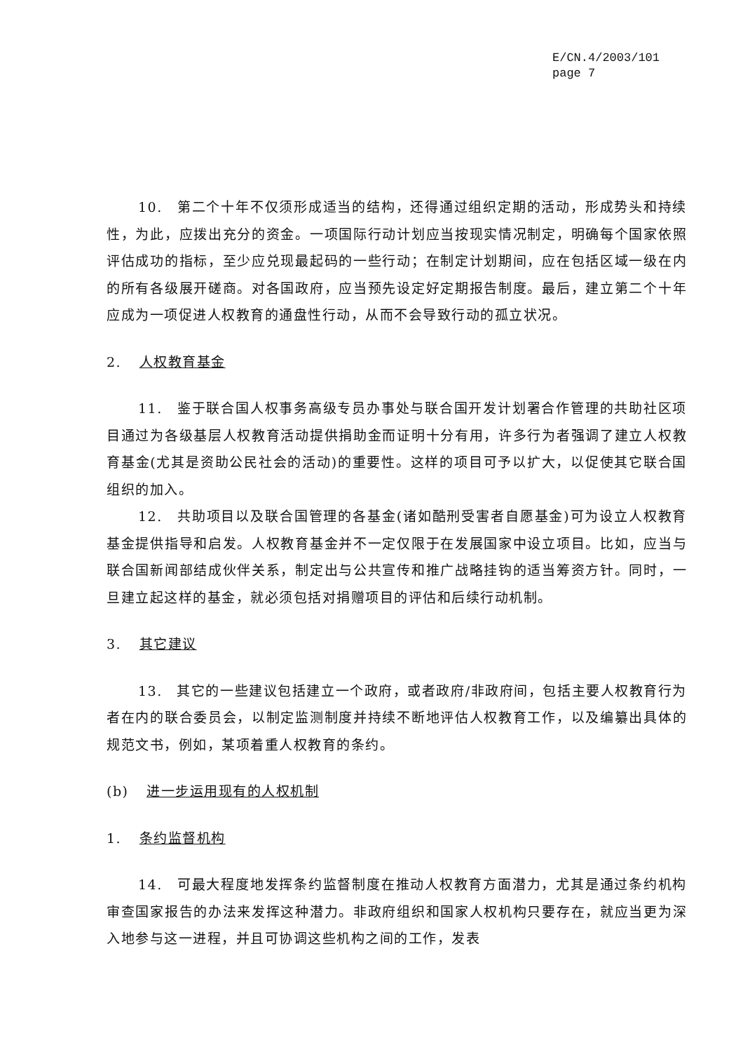E/CN.4/2003/101
page 7
10.　第二个十年不仅须形成适当的结构，还得通过组织定期的活动，形成势头和持续性，为此，应拨出充分的资金。一项国际行动计划应当按现实情况制定，明确每个国家依照评估成功的指标，至少应兑现最起码的一些行动；在制定计划期间，应在包括区域一级在内的所有各级展开磋商。对各国政府，应当预先设定好定期报告制度。最后，建立第二个十年应成为一项促进人权教育的通盘性行动，从而不会导致行动的孤立状况。
2. 人权教育基金
11.　鉴于联合国人权事务高级专员办事处与联合国开发计划署合作管理的共助社区项目通过为各级基层人权教育活动提供捐助金而证明十分有用，许多行为者强调了建立人权教育基金(尤其是资助公民社会的活动)的重要性。这样的项目可予以扩大，以促使其它联合国组织的加入。
12.　共助项目以及联合国管理的各基金(诸如酷刑受害者自愿基金)可为设立人权教育基金提供指导和启发。人权教育基金并不一定仅限于在发展国家中设立项目。比如，应当与联合国新闻部结成伙伴关系，制定出与公共宣传和推广战略挂钩的适当筹资方针。同时，一旦建立起这样的基金，就必须包括对捐赠项目的评估和后续行动机制。
3. 其它建议
13.　其它的一些建议包括建立一个政府，或者政府/非政府间，包括主要人权教育行为者在内的联合委员会，以制定监测制度并持续不断地评估人权教育工作，以及编纂出具体的规范文书，例如，某项着重人权教育的条约。
(b) 进一步运用现有的人权机制
1. 条约监督机构
14.　可最大程度地发挥条约监督制度在推动人权教育方面潜力，尤其是通过条约机构审查国家报告的办法来发挥这种潜力。非政府组织和国家人权机构只要存在，就应当更为深入地参与这一进程，并且可协调这些机构之间的工作，发表